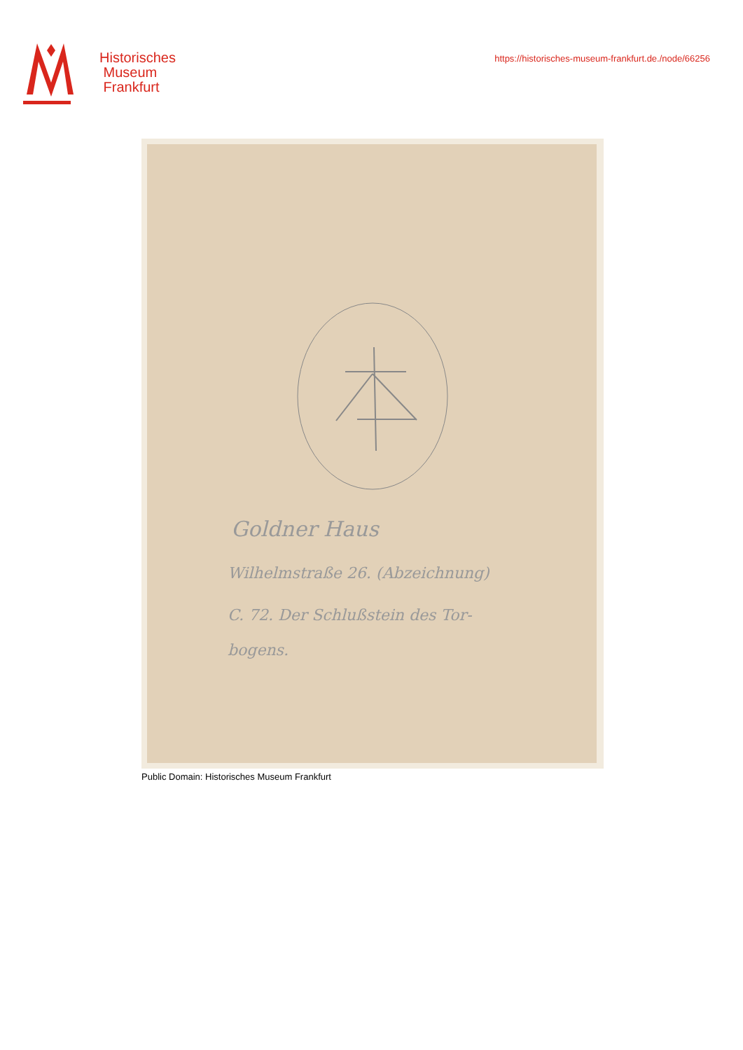Historisches
Museum
Frankfurt
https://historisches-museum-frankfurt.de./node/66256
Goldner Haus
Wilhelmstraße 26. (Abzeichnung)
C. 72. Der Schlußstein des Tor-
bogens.
Public Domain: Historisches Museum Frankfurt